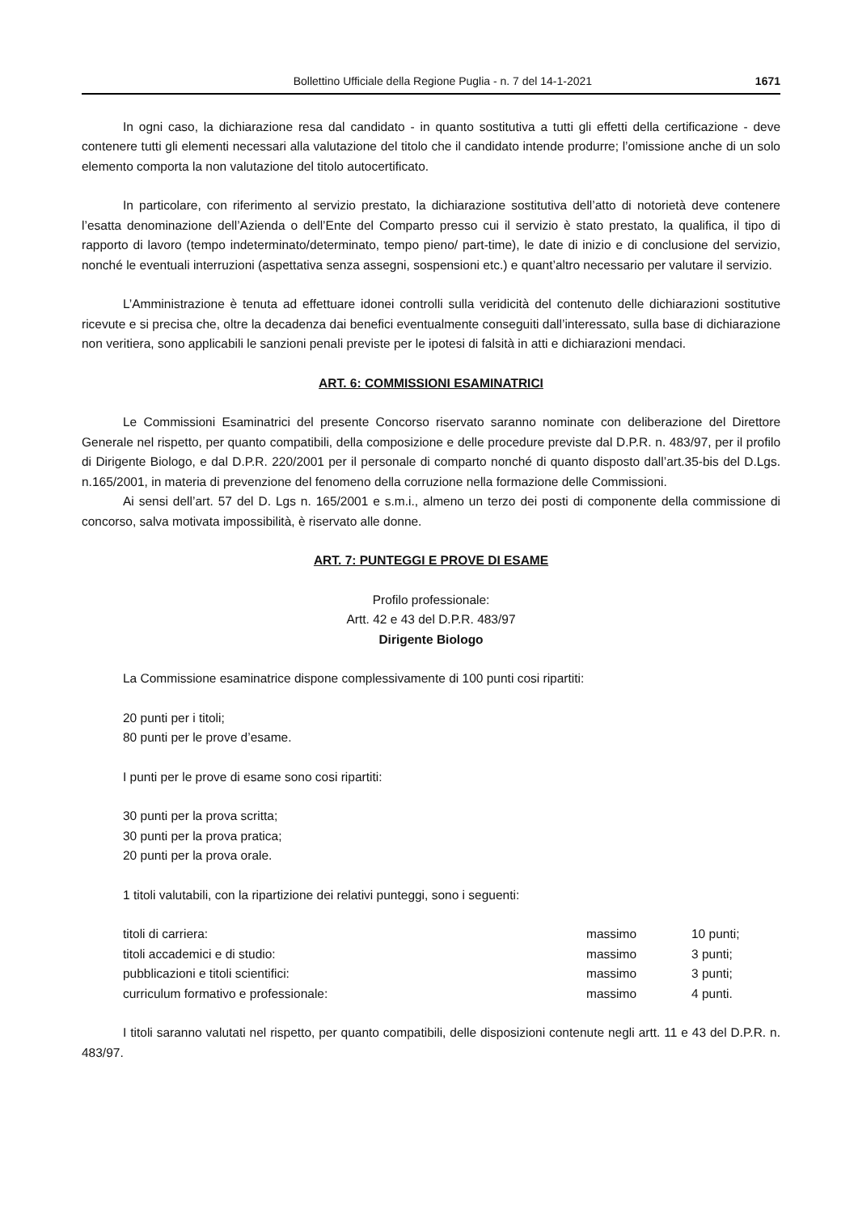Bollettino Ufficiale della Regione Puglia - n. 7 del 14-1-2021 1671
In ogni caso, la dichiarazione resa dal candidato - in quanto sostitutiva a tutti gli effetti della certificazione - deve contenere tutti gli elementi necessari alla valutazione del titolo che il candidato intende produrre; l’omissione anche di un solo elemento comporta la non valutazione del titolo autocertificato.
In particolare, con riferimento al servizio prestato, la dichiarazione sostitutiva dell’atto di notorietà deve contenere l’esatta denominazione dell’Azienda o dell’Ente del Comparto presso cui il servizio è stato prestato, la qualifica, il tipo di rapporto di lavoro (tempo indeterminato/determinato, tempo pieno/ part-time), le date di inizio e di conclusione del servizio, nonché le eventuali interruzioni (aspettativa senza assegni, sospensioni etc.) e quant’altro necessario per valutare il servizio.
L’Amministrazione è tenuta ad effettuare idonei controlli sulla veridicità del contenuto delle dichiarazioni sostitutive ricevute e si precisa che, oltre la decadenza dai benefici eventualmente conseguiti dall’interessato, sulla base di dichiarazione non veritiera, sono applicabili le sanzioni penali previste per le ipotesi di falsità in atti e dichiarazioni mendaci.
ART. 6: COMMISSIONI ESAMINATRICI
Le Commissioni Esaminatrici del presente Concorso riservato saranno nominate con deliberazione del Direttore Generale nel rispetto, per quanto compatibili, della composizione e delle procedure previste dal D.P.R. n. 483/97, per il profilo di Dirigente Biologo, e dal D.P.R. 220/2001 per il personale di comparto nonché di quanto disposto dall’art.35-bis del D.Lgs. n.165/2001, in materia di prevenzione del fenomeno della corruzione nella formazione delle Commissioni.
Ai sensi dell’art. 57 del D. Lgs n. 165/2001 e s.m.i., almeno un terzo dei posti di componente della commissione di concorso, salva motivata impossibilità, è riservato alle donne.
ART. 7: PUNTEGGI E PROVE DI ESAME
Profilo professionale:
Artt. 42 e 43 del D.P.R. 483/97
Dirigente Biologo
La Commissione esaminatrice dispone complessivamente di 100 punti cosi ripartiti:
20 punti per i titoli;
80 punti per le prove d’esame.
I punti per le prove di esame sono cosi ripartiti:
30 punti per la prova scritta;
30 punti per la prova pratica;
20 punti per la prova orale.
1 titoli valutabili, con la ripartizione dei relativi punteggi, sono i seguenti:
| titoli di carriera: | massimo | 10 punti; |
| titoli accademici e di studio: | massimo | 3 punti; |
| pubblicazioni e titoli scientifici: | massimo | 3 punti; |
| curriculum formativo e professionale: | massimo | 4 punti. |
I titoli saranno valutati nel rispetto, per quanto compatibili, delle disposizioni contenute negli artt. 11 e 43 del D.P.R. n. 483/97.